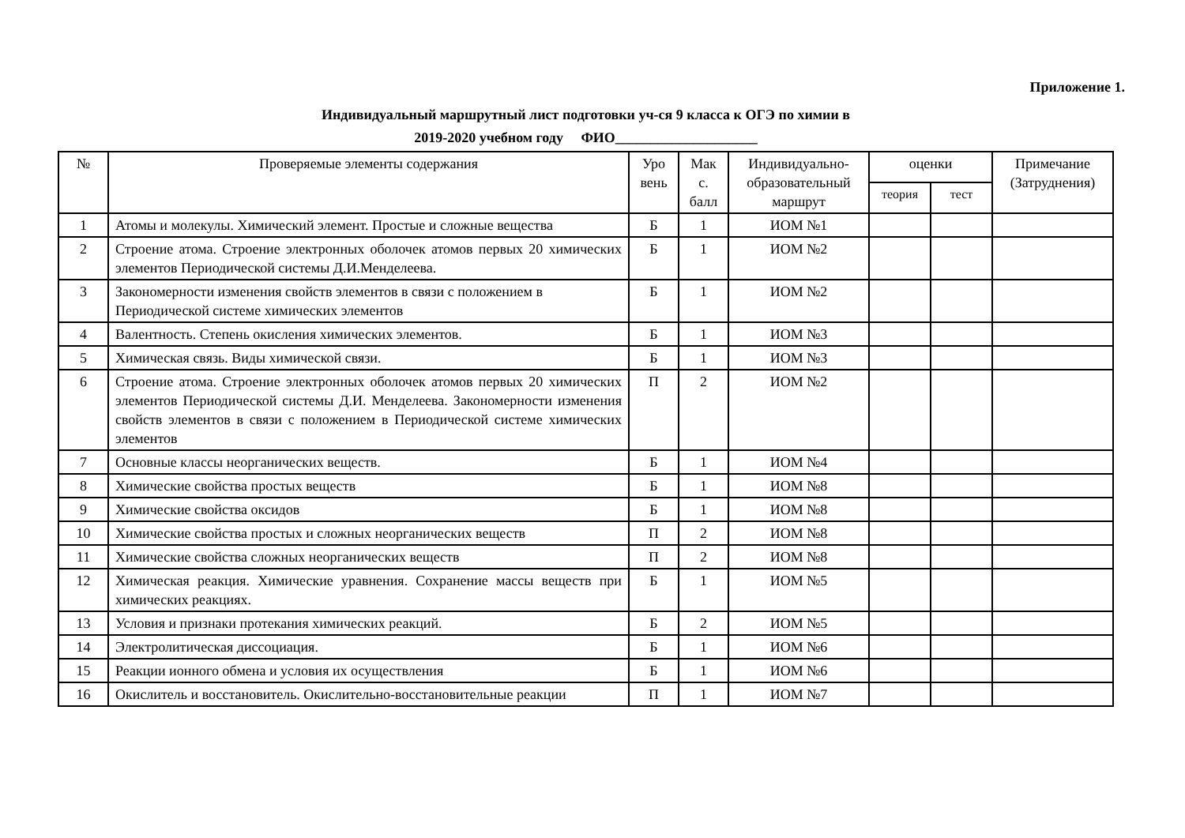Приложение 1.
Индивидуальный маршрутный лист подготовки уч-ся 9 класса к ОГЭ по химии в
2019-2020 учебном году ФИО____________________
| № | Проверяемые элементы содержания | Уро вень | Мак с. балл | Индивидуально-образовательный маршрут | оценки | | Примечание (Затруднения) |
| --- | --- | --- | --- | --- | --- | --- | --- |
| | | | | | теория | тест | |
| 1 | Атомы и молекулы. Химический элемент. Простые и сложные вещества | Б | 1 | ИОМ №1 | | | |
| 2 | Строение атома. Строение электронных оболочек атомов первых 20 химических элементов Периодической системы Д.И.Менделеева. | Б | 1 | ИОМ №2 | | | |
| 3 | Закономерности изменения свойств элементов в связи с положением в Периодической системе химических элементов | Б | 1 | ИОМ №2 | | | |
| 4 | Валентность. Степень окисления химических элементов. | Б | 1 | ИОМ №3 | | | |
| 5 | Химическая связь. Виды химической связи. | Б | 1 | ИОМ №3 | | | |
| 6 | Строение атома. Строение электронных оболочек атомов первых 20 химических элементов Периодической системы Д.И. Менделеева. Закономерности изменения свойств элементов в связи с положением в Периодической системе химических элементов | П | 2 | ИОМ №2 | | | |
| 7 | Основные классы неорганических веществ. | Б | 1 | ИОМ №4 | | | |
| 8 | Химические свойства простых веществ | Б | 1 | ИОМ №8 | | | |
| 9 | Химические свойства оксидов | Б | 1 | ИОМ №8 | | | |
| 10 | Химические свойства простых и сложных неорганических веществ | П | 2 | ИОМ №8 | | | |
| 11 | Химические свойства сложных неорганических веществ | П | 2 | ИОМ №8 | | | |
| 12 | Химическая реакция. Химические уравнения. Сохранение массы веществ при химических реакциях. | Б | 1 | ИОМ №5 | | | |
| 13 | Условия и признаки протекания химических реакций. | Б | 2 | ИОМ №5 | | | |
| 14 | Электролитическая диссоциация. | Б | 1 | ИОМ №6 | | | |
| 15 | Реакции ионного обмена и условия их осуществления | Б | 1 | ИОМ №6 | | | |
| 16 | Окислитель и восстановитель. Окислительно-восстановительные реакции | П | 1 | ИОМ №7 | | | |